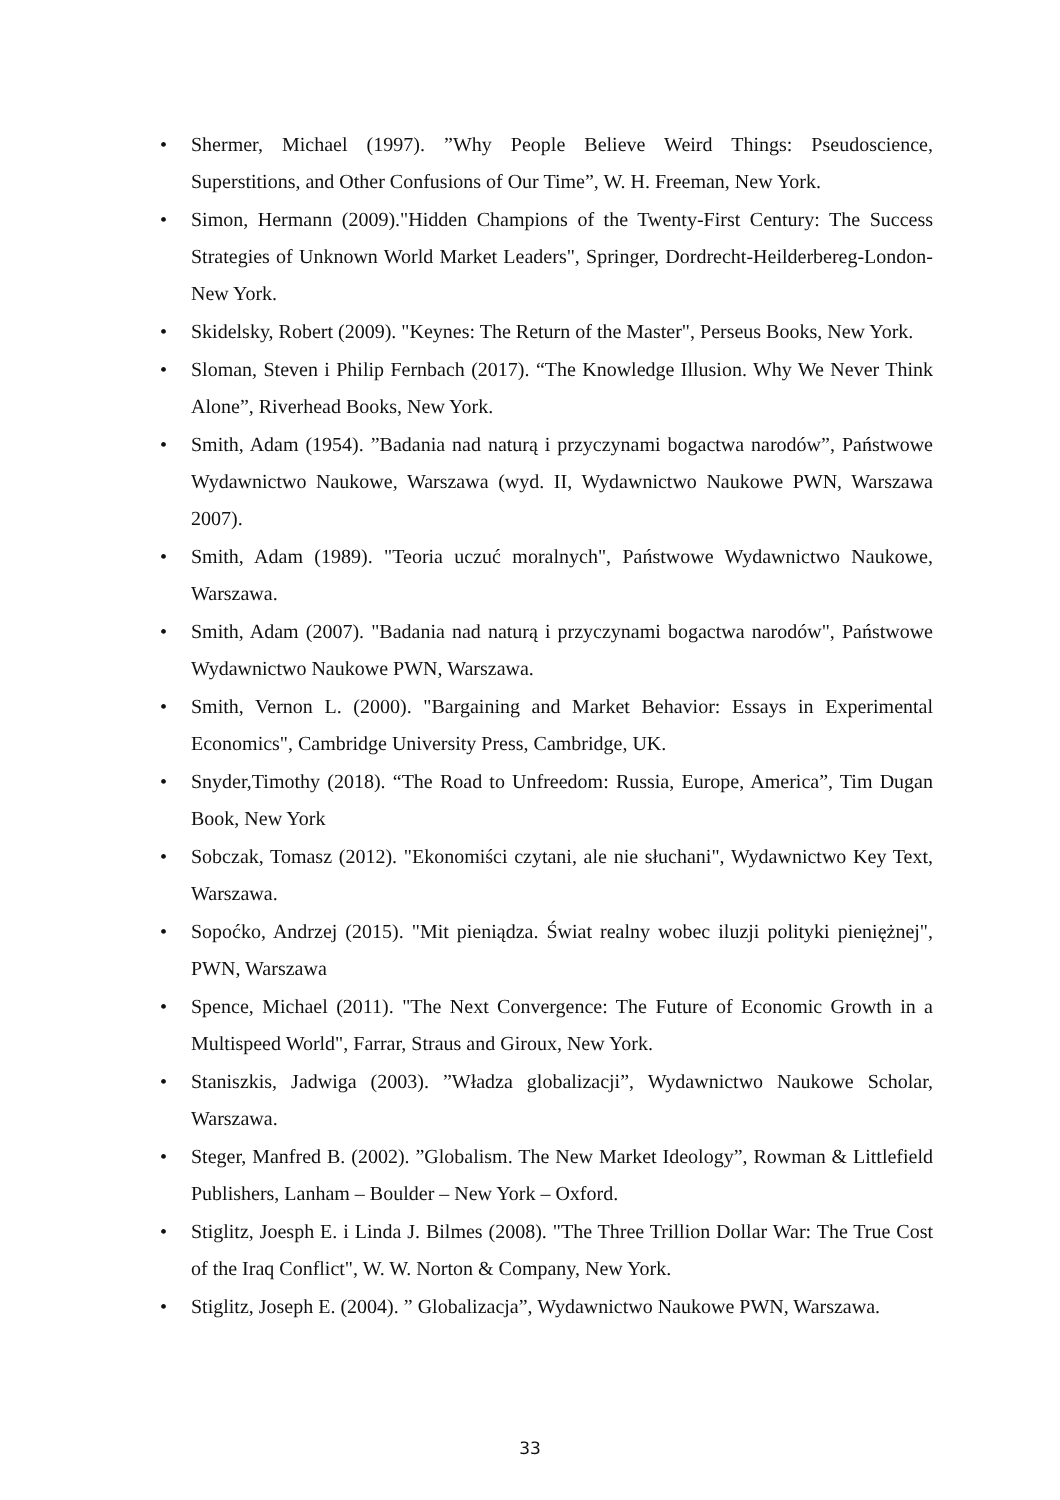• Shermer, Michael (1997). ”Why People Believe Weird Things: Pseudoscience, Superstitions, and Other Confusions of Our Time”, W. H. Freeman, New York.
• Simon, Hermann (2009)."Hidden Champions of the Twenty-First Century: The Success Strategies of Unknown World Market Leaders", Springer, Dordrecht-Heilderbereg-London-New York.
• Skidelsky, Robert (2009). "Keynes: The Return of the Master", Perseus Books, New York.
• Sloman, Steven i Philip Fernbach (2017). “The Knowledge Illusion. Why We Never Think Alone”, Riverhead Books, New York.
• Smith, Adam (1954). ”Badania nad naturą i przyczynami bogactwa narodów”, Państwowe Wydawnictwo Naukowe, Warszawa (wyd. II, Wydawnictwo Naukowe PWN, Warszawa 2007).
• Smith, Adam (1989). "Teoria uczuć moralnych", Państwowe Wydawnictwo Naukowe, Warszawa.
• Smith, Adam (2007). "Badania nad naturą i przyczynami bogactwa narodów", Państwowe Wydawnictwo Naukowe PWN, Warszawa.
• Smith, Vernon L. (2000). "Bargaining and Market Behavior: Essays in Experimental Economics", Cambridge University Press, Cambridge, UK.
• Snyder,Timothy (2018). “The Road to Unfreedom: Russia, Europe, America”, Tim Dugan Book, New York
• Sobczak, Tomasz (2012). "Ekonomiści czytani, ale nie słuchani", Wydawnictwo Key Text, Warszawa.
• Sopoćko, Andrzej (2015). "Mit pieniądza. Świat realny wobec iluzji polityki pieniężnej", PWN, Warszawa
• Spence, Michael (2011). "The Next Convergence: The Future of Economic Growth in a Multispeed World", Farrar, Straus and Giroux, New York.
• Staniszkis, Jadwiga (2003). ”Władza globalizacji”, Wydawnictwo Naukowe Scholar, Warszawa.
• Steger, Manfred B. (2002). ”Globalism. The New Market Ideology”, Rowman & Littlefield Publishers, Lanham – Boulder – New York – Oxford.
• Stiglitz, Joesph E. i Linda J. Bilmes (2008). "The Three Trillion Dollar War: The True Cost of the Iraq Conflict", W. W. Norton & Company, New York.
• Stiglitz, Joseph E. (2004). ” Globalizacja”, Wydawnictwo Naukowe PWN, Warszawa.
33